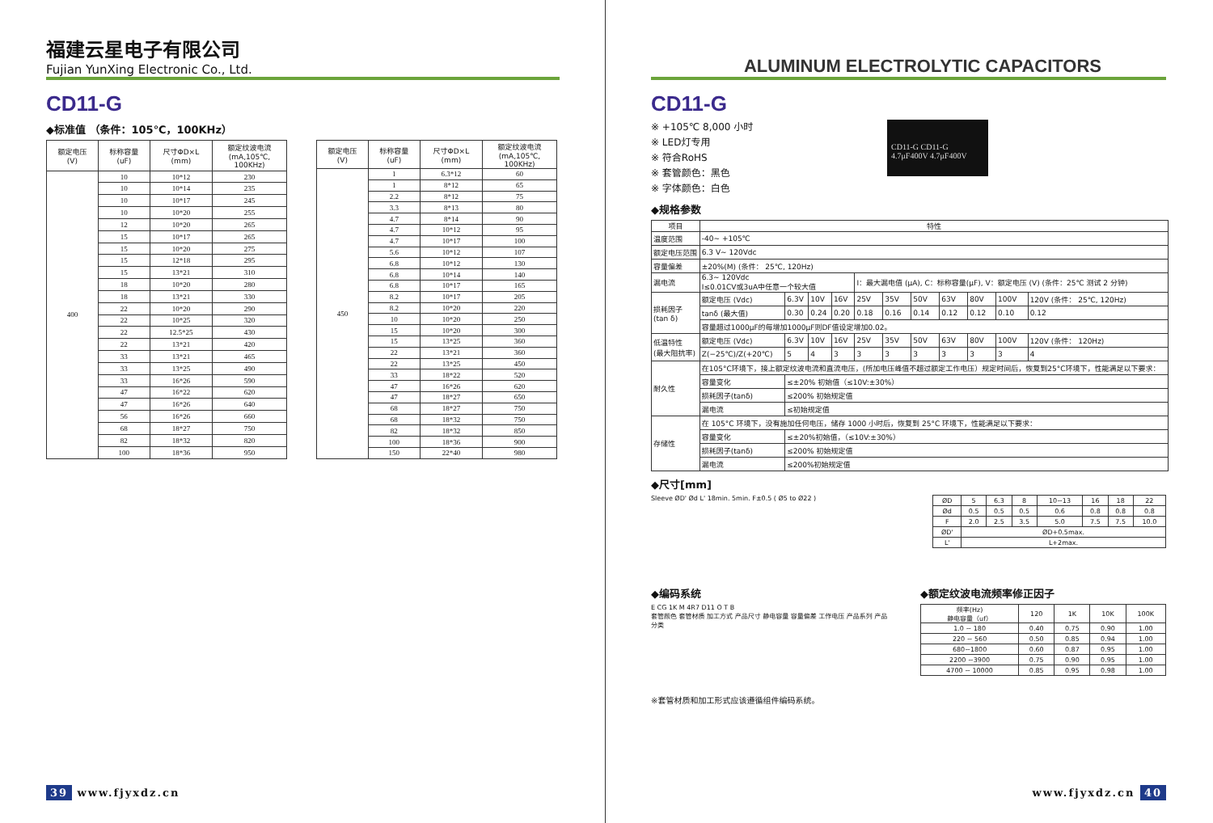福建云星电子有限公司
Fujian YunXing Electronic Co., Ltd.
CD11-G
◆标准值 （条件：105℃，100KHz）
| 额定电压 (V) | 标称容量 (uF) | 尺寸ΦD×L (mm) | 额定纹波电流 (mA,105℃, 100KHz) |
| --- | --- | --- | --- |
| 400 | 10 | 10*12 | 230 |
| | 10 | 10*14 | 235 |
| | 10 | 10*17 | 245 |
| | 10 | 10*20 | 255 |
| | 12 | 10*20 | 265 |
| | 15 | 10*17 | 265 |
| | 15 | 10*20 | 275 |
| | 15 | 12*18 | 295 |
| | 15 | 13*21 | 310 |
| | 18 | 10*20 | 280 |
| | 18 | 13*21 | 330 |
| | 22 | 10*20 | 290 |
| | 22 | 10*25 | 320 |
| | 22 | 12.5*25 | 430 |
| | 22 | 13*21 | 420 |
| | 33 | 13*21 | 465 |
| | 33 | 13*25 | 490 |
| | 33 | 16*26 | 590 |
| | 47 | 16*22 | 620 |
| | 47 | 16*26 | 640 |
| | 56 | 16*26 | 660 |
| | 68 | 18*27 | 750 |
| | 82 | 18*32 | 820 |
| | 100 | 18*36 | 950 |
| 额定电压 (V) | 标称容量 (uF) | 尺寸ΦD×L (mm) | 额定纹波电流 (mA,105℃, 100KHz) |
| --- | --- | --- | --- |
| 450 | 1 | 6.3*12 | 60 |
| | 1 | 8*12 | 65 |
| | 2.2 | 8*12 | 75 |
| | 3.3 | 8*13 | 80 |
| | 4.7 | 8*14 | 90 |
| | 4.7 | 10*12 | 95 |
| | 4.7 | 10*17 | 100 |
| | 5.6 | 10*12 | 107 |
| | 6.8 | 10*12 | 130 |
| | 6.8 | 10*14 | 140 |
| | 6.8 | 10*17 | 165 |
| | 8.2 | 10*17 | 205 |
| | 8.2 | 10*20 | 220 |
| | 10 | 10*20 | 250 |
| | 15 | 10*20 | 300 |
| | 15 | 13*25 | 360 |
| | 22 | 13*21 | 360 |
| | 22 | 13*25 | 450 |
| | 33 | 18*22 | 520 |
| | 47 | 16*26 | 620 |
| | 47 | 18*27 | 650 |
| | 68 | 18*27 | 750 |
| | 68 | 18*32 | 750 |
| | 82 | 18*32 | 850 |
| | 100 | 18*36 | 900 |
| | 150 | 22*40 | 980 |
39 www.fjyxdz.cn
ALUMINUM ELECTROLYTIC CAPACITORS
CD11-G
※ +105℃ 8,000 小时
※ LED灯专用
※ 符合RoHS
※ 套管颜色：黑色
※ 字体颜色：白色
CD11-G CD11-G
4.7μF400V 4.7μF400V
◆规格参数
| 项目 | 特性 | | | | | | | | | | |
| --- | --- | --- | --- | --- | --- | --- | --- | --- | --- | --- | --- |
| 温度范围 | -40~ +105℃ | | | | | | | | | | |
| 额定电压范围 | 6.3 V~ 120Vdc | | | | | | | | | | |
| 容量偏差 | ±20%(M) (条件： 25℃, 120Hz) | | | | | | | | | | |
| 漏电流 | 6.3~ 120Vdc I≤0.01CV或3uA中任意一个较大值 | | | | I：最大漏电值 (μA), C：标称容量(μF), V：额定电压 (V) (条件：25℃ 测试 2 分钟) | | | | | | |
| 损耗因子 (tan δ) | 额定电压 (Vdc) | 6.3V | 10V | 16V | 25V | 35V | 50V | 63V | 80V | 100V | 120V (条件： 25℃, 120Hz) |
| | tanδ (最大值) | 0.30 | 0.24 | 0.20 | 0.18 | 0.16 | 0.14 | 0.12 | 0.12 | 0.10 | 0.12 |
| | 容量超过1000μF的每增加1000μF则DF值设定增加0.02。 | | | | | | | | | | |
| 低温特性 (最大阻抗率) | 额定电压 (Vdc) | 6.3V | 10V | 16V | 25V | 35V | 50V | 63V | 80V | 100V | 120V (条件： 120Hz) |
| | Z(−25℃)/Z(+20℃) | 5 | 4 | 3 | 3 | 3 | 3 | 3 | 3 | 3 | 4 |
| 耐久性 | 在105°C环境下，接上额定纹波电流和直流电压，(所加电压峰值不超过额定工作电压）规定时间后，恢复到25°C环境下，性能满足以下要求： | | | | | | | | | | |
| | 容量变化 | ≤±20% 初始值（≤10V:±30%） | | | | | | | | | |
| | 损耗因子(tanδ) | ≤200% 初始规定值 | | | | | | | | | |
| | 漏电流 | ≤初始规定值 | | | | | | | | | |
| 存储性 | 在 105°C 环境下，没有施加任何电压，储存 1000 小时后，恢复到 25°C 环境下，性能满足以下要求： | | | | | | | | | | |
| | 容量变化 | ≤±20%初始值，（≤10V:±30%） | | | | | | | | | |
| | 损耗因子(tanδ) | ≤200% 初始规定值 | | | | | | | | | |
| | 漏电流 | ≤200%初始规定值 | | | | | | | | | |
◆尺寸[mm]
Sleeve ØD' Ød L' 18min. 5min. F±0.5 ( Ø5 to Ø22 )
| ØD | 5 | 6.3 | 8 | 10~13 | 16 | 18 | 22 |
| Ød | 0.5 | 0.5 | 0.5 | 0.6 | 0.8 | 0.8 | 0.8 |
| F | 2.0 | 2.5 | 3.5 | 5.0 | 7.5 | 7.5 | 10.0 |
| ØD' | ØD+0.5max. | | | | | | |
| L' | L+2max. | | | | | | |
◆编码系统
E CG 1K M 4R7 D11 O T B
套管颜色 套管材质 加工方式 产品尺寸 静电容量 容量偏差 工作电压 产品系列 产品分类
※套管材质和加工形式应该遵循组件编码系统。
◆额定纹波电流频率修正因子
| 频率(Hz) 静电容量（uf） | 120 | 1K | 10K | 100K |
| 1.0 ~ 180 | 0.40 | 0.75 | 0.90 | 1.00 |
| 220 ~ 560 | 0.50 | 0.85 | 0.94 | 1.00 |
| 680~1800 | 0.60 | 0.87 | 0.95 | 1.00 |
| 2200 ~3900 | 0.75 | 0.90 | 0.95 | 1.00 |
| 4700 ~ 10000 | 0.85 | 0.95 | 0.98 | 1.00 |
www.fjyxdz.cn 40